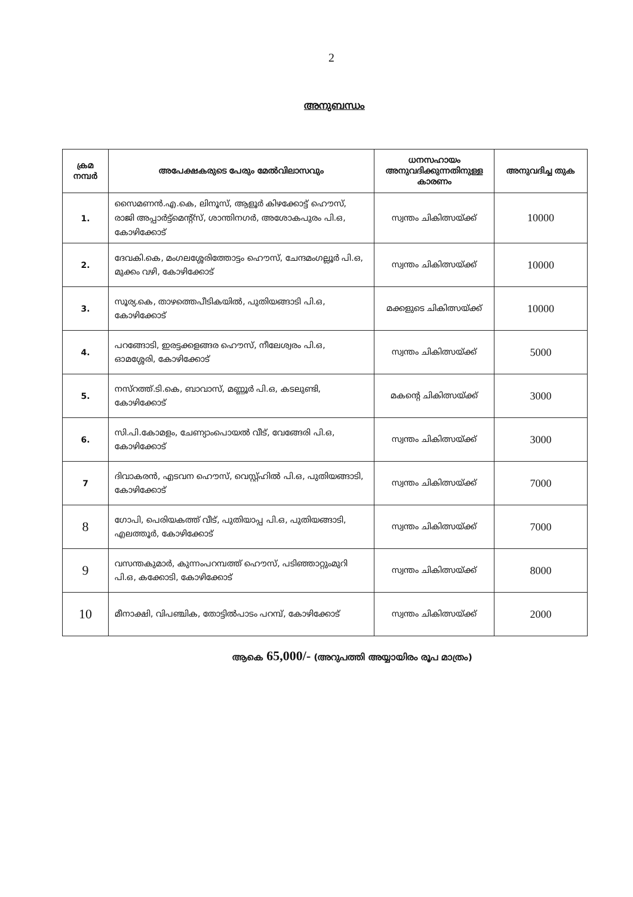2
അനുബന്ധം
| ക്രമ നമ്പർ | അപേക്ഷകരുടെ പേരും മേൽവിലാസവും | ധനസഹായം അനുവദിക്കുന്നതിനുള്ള കാരണം | അനുവദിച്ച തുക |
| --- | --- | --- | --- |
| 1. | സൈമണൻ.എ.കെ, ലിനൂസ്, ആളൂർ കിഴക്കോട്ട് ഹൌസ്, രാജി അപ്പാർട്ട്മെന്റ്സ്, ശാന്തിനഗർ, അശോകപുരം പി.ഒ, കോഴിക്കോട് | സ്വന്തം ചികിത്സയ്ക്ക് | 10000 |
| 2. | ദേവകി.കെ, മംഗലശ്ശേരിത്തോട്ടം ഹൌസ്, ചേന്ദമംഗല്ലൂർ പി.ഒ, മുക്കം വഴി, കോഴിക്കോട് | സ്വന്തം ചികിത്സയ്ക്ക് | 10000 |
| 3. | സൂര്യ.കെ, താഴത്തെപീടികയിൽ, പുതിയങ്ങാടി പി.ഒ, കോഴിക്കോട് | മക്കളുടെ ചികിത്സയ്ക്ക് | 10000 |
| 4. | പറങ്ങോടി, ഇരട്ടക്കളങ്ങര ഹൌസ്, നീലേശ്വരം പി.ഒ, ഓമശ്ശേരി, കോഴിക്കോട് | സ്വന്തം ചികിത്സയ്ക്ക് | 5000 |
| 5. | നസ്റത്ത്.ടി.കെ, ബാവാസ്, മണ്ണൂർ പി.ഒ, കടലുണ്ടി, കോഴിക്കോട് | മകന്റെ ചികിത്സയ്ക്ക് | 3000 |
| 6. | സി.പി.കോമളം, ചേണ്യാംപൊയൽ വീട്, വേങ്ങേരി പി.ഒ, കോഴിക്കോട് | സ്വന്തം ചികിത്സയ്ക്ക് | 3000 |
| 7 | ദിവാകരൻ, എടവന ഹൌസ്, വെസ്റ്റ്ഹിൽ പി.ഒ, പുതിയങ്ങാടി, കോഴിക്കോട് | സ്വന്തം ചികിത്സയ്ക്ക് | 7000 |
| 8 | ഗോപി, പെരിയകത്ത് വീട്, പുതിയാപ്പ പി.ഒ, പുതിയങ്ങാടി, എലത്തൂർ, കോഴിക്കോട് | സ്വന്തം ചികിത്സയ്ക്ക് | 7000 |
| 9 | വസന്തകുമാർ, കുന്നംപറമ്പത്ത് ഹൌസ്, പടിഞ്ഞാറ്റുംമുറി പി.ഒ, കക്കോടി, കോഴിക്കോട് | സ്വന്തം ചികിത്സയ്ക്ക് | 8000 |
| 10 | മീനാക്ഷി, വിപഞ്ചിക, തോട്ടിൽപാടം പറമ്പ്, കോഴിക്കോട് | സ്വന്തം ചികിത്സയ്ക്ക് | 2000 |
ആകെ 65,000/- (അറുപത്തി അയ്യായിരം രൂപ മാത്രം)